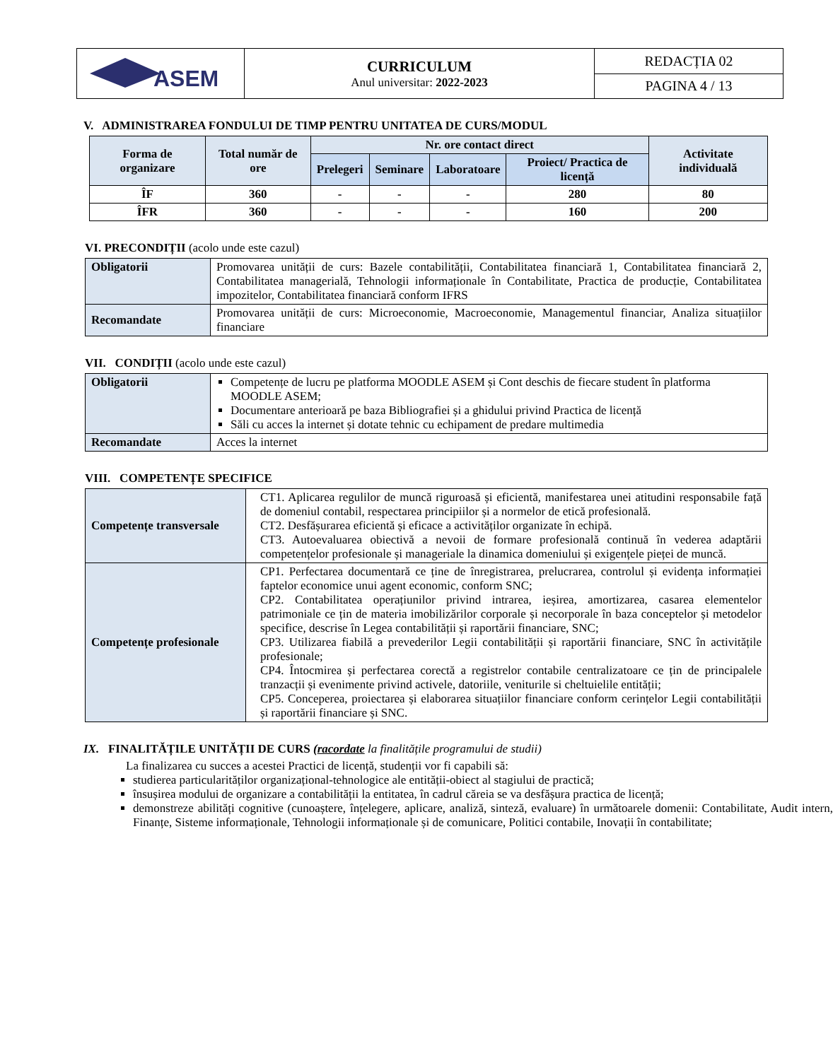| ASEM | CURRICULUM Anul universitar: 2022-2023 | REDACȚIA 02 |
| | | PAGINA 4 / 13 |
V. ADMINISTRAREA FONDULUI DE TIMP PENTRU UNITATEA DE CURS/MODUL
| Forma de organizare | Total număr de ore | Nr. ore contact direct | | | | Activitate individuală |
| --- | --- | --- | --- | --- | --- | --- |
| | | Prelegeri | Seminare | Laboratoare | Proiect/ Practica de licență | |
| ÎF | 360 | - | - | - | 280 | 80 |
| ÎFR | 360 | - | - | - | 160 | 200 |
VI. PRECONDIȚII (acolo unde este cazul)
| Obligatorii | Promovarea unității de curs: Bazele contabilității, Contabilitatea financiară 1, Contabilitatea financiară 2, Contabilitatea managerială, Tehnologii informaționale în Contabilitate, Practica de producție, Contabilitatea impozitelor, Contabilitatea financiară conform IFRS |
| Recomandate | Promovarea unității de curs: Microeconomie, Macroeconomie, Managementul financiar, Analiza situațiilor financiare |
VII. CONDIȚII (acolo unde este cazul)
| Obligatorii | Competențe de lucru pe platforma MOODLE ASEM și Cont deschis de fiecare student în platforma MOODLE ASEM; Documentare anterioară pe baza Bibliografiei și a ghidului privind Practica de licență Săli cu acces la internet și dotate tehnic cu echipament de predare multimedia |
| Recomandate | Acces la internet |
VIII. COMPETENȚE SPECIFICE
| Competențe transversale | CT1. Aplicarea regulilor de muncă riguroasă și eficientă, manifestarea unei atitudini responsabile față de domeniul contabil, respectarea principiilor și a normelor de etică profesională. CT2. Desfășurarea eficientă și eficace a activităților organizate în echipă. CT3. Autoevaluarea obiectivă a nevoii de formare profesională continuă în vederea adaptării competențelor profesionale și manageriale la dinamica domeniului și exigențele pieței de muncă. |
| Competențe profesionale | CP1. Perfectarea documentară ce ține de înregistrarea, prelucrarea, controlul și evidența informației faptelor economice unui agent economic, conform SNC; CP2. Contabilitatea operațiunilor privind intrarea, ieșirea, amortizarea, casarea elementelor patrimoniale ce țin de materia imobilizărilor corporale și necorporale în baza conceptelor și metodelor specifice, descrise în Legea contabilității și raportării financiare, SNC; CP3. Utilizarea fiabilă a prevederilor Legii contabilității și raportării financiare, SNC în activitățile profesionale; CP4. Întocmirea și perfectarea corectă a registrelor contabile centralizatoare ce țin de principalele tranzacții și evenimente privind activele, datoriile, veniturile si cheltuielile entității; CP5. Conceperea, proiectarea și elaborarea situațiilor financiare conform cerințelor Legii contabilității și raportării financiare și SNC. |
IX. FINALITĂȚILE UNITĂȚII DE CURS (racordate la finalitățile programului de studii)
La finalizarea cu succes a acestei Practici de licență, studenții vor fi capabili să:
studierea particularităților organizațional-tehnologice ale entității-obiect al stagiului de practică;
însușirea modului de organizare a contabilității la entitatea, în cadrul căreia se va desfășura practica de licență;
demonstreze abilități cognitive (cunoaștere, înțelegere, aplicare, analiză, sinteză, evaluare) în următoarele domenii: Contabilitate, Audit intern, Finanțe, Sisteme informaționale, Tehnologii informaționale și de comunicare, Politici contabile, Inovații în contabilitate;